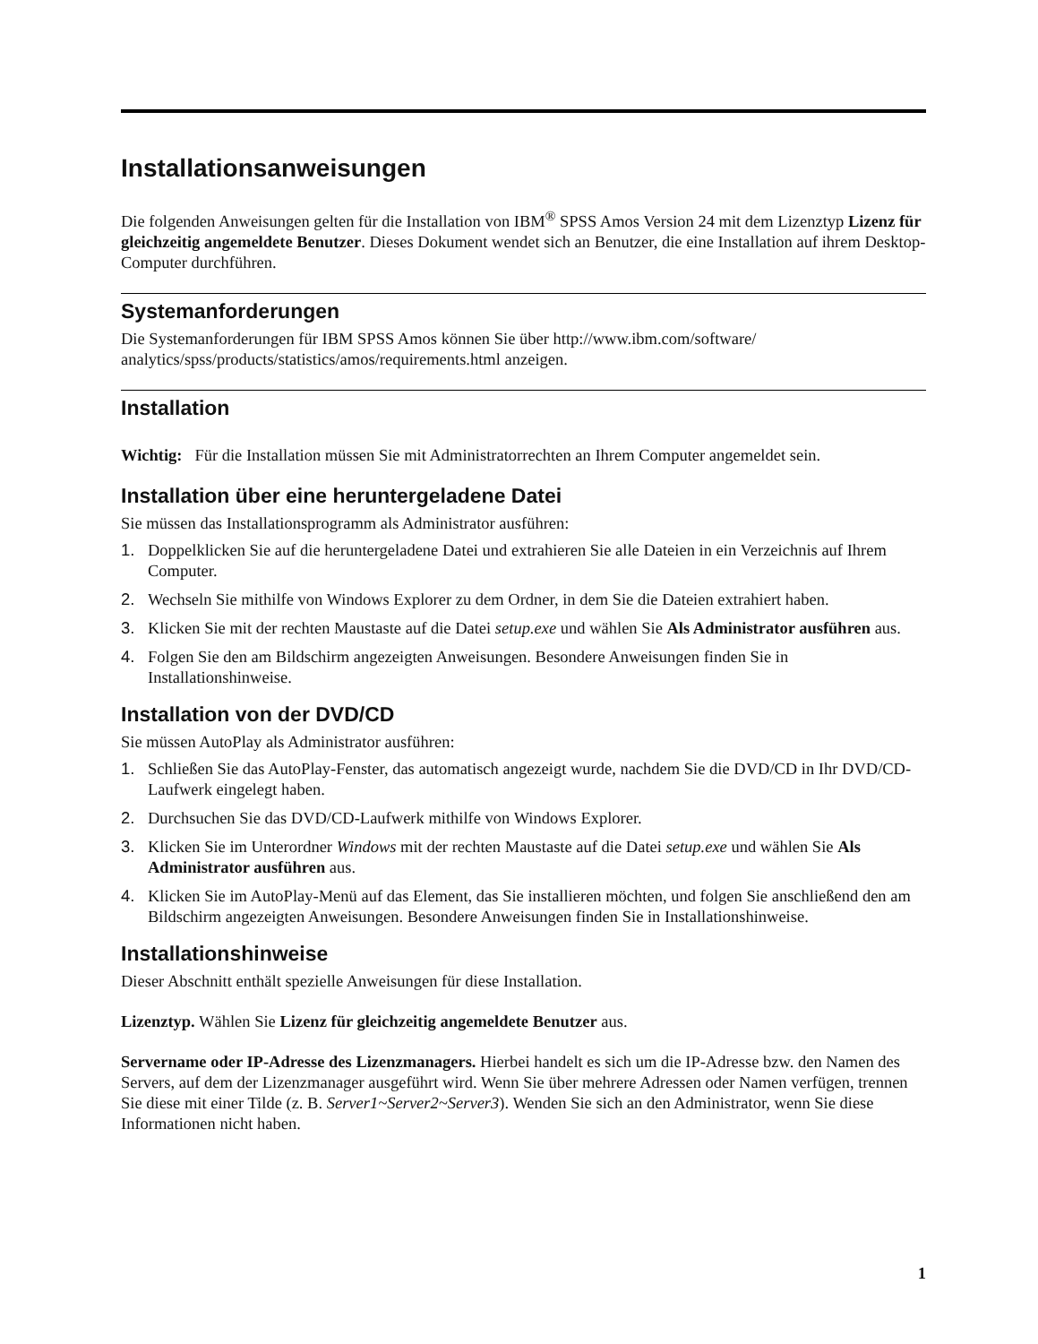Installationsanweisungen
Die folgenden Anweisungen gelten für die Installation von IBM<sup>®</sup> SPSS Amos Version 24 mit dem Lizenztyp Lizenz für gleichzeitig angemeldete Benutzer. Dieses Dokument wendet sich an Benutzer, die eine Installation auf ihrem Desktop-Computer durchführen.
Systemanforderungen
Die Systemanforderungen für IBM SPSS Amos können Sie über http://www.ibm.com/software/ analytics/spss/products/statistics/amos/requirements.html anzeigen.
Installation
Wichtig: Für die Installation müssen Sie mit Administratorrechten an Ihrem Computer angemeldet sein.
Installation über eine heruntergeladene Datei
Sie müssen das Installationsprogramm als Administrator ausführen:
1. Doppelklicken Sie auf die heruntergeladene Datei und extrahieren Sie alle Dateien in ein Verzeichnis auf Ihrem Computer.
2. Wechseln Sie mithilfe von Windows Explorer zu dem Ordner, in dem Sie die Dateien extrahiert haben.
3. Klicken Sie mit der rechten Maustaste auf die Datei setup.exe und wählen Sie Als Administrator ausführen aus.
4. Folgen Sie den am Bildschirm angezeigten Anweisungen. Besondere Anweisungen finden Sie in Installationshinweise.
Installation von der DVD/CD
Sie müssen AutoPlay als Administrator ausführen:
1. Schließen Sie das AutoPlay-Fenster, das automatisch angezeigt wurde, nachdem Sie die DVD/CD in Ihr DVD/CD-Laufwerk eingelegt haben.
2. Durchsuchen Sie das DVD/CD-Laufwerk mithilfe von Windows Explorer.
3. Klicken Sie im Unterordner Windows mit der rechten Maustaste auf die Datei setup.exe und wählen Sie Als Administrator ausführen aus.
4. Klicken Sie im AutoPlay-Menü auf das Element, das Sie installieren möchten, und folgen Sie anschließend den am Bildschirm angezeigten Anweisungen. Besondere Anweisungen finden Sie in Installationshinweise.
Installationshinweise
Dieser Abschnitt enthält spezielle Anweisungen für diese Installation.
Lizenztyp. Wählen Sie Lizenz für gleichzeitig angemeldete Benutzer aus.
Servername oder IP-Adresse des Lizenzmanagers. Hierbei handelt es sich um die IP-Adresse bzw. den Namen des Servers, auf dem der Lizenzmanager ausgeführt wird. Wenn Sie über mehrere Adressen oder Namen verfügen, trennen Sie diese mit einer Tilde (z. B. Server1~Server2~Server3). Wenden Sie sich an den Administrator, wenn Sie diese Informationen nicht haben.
1